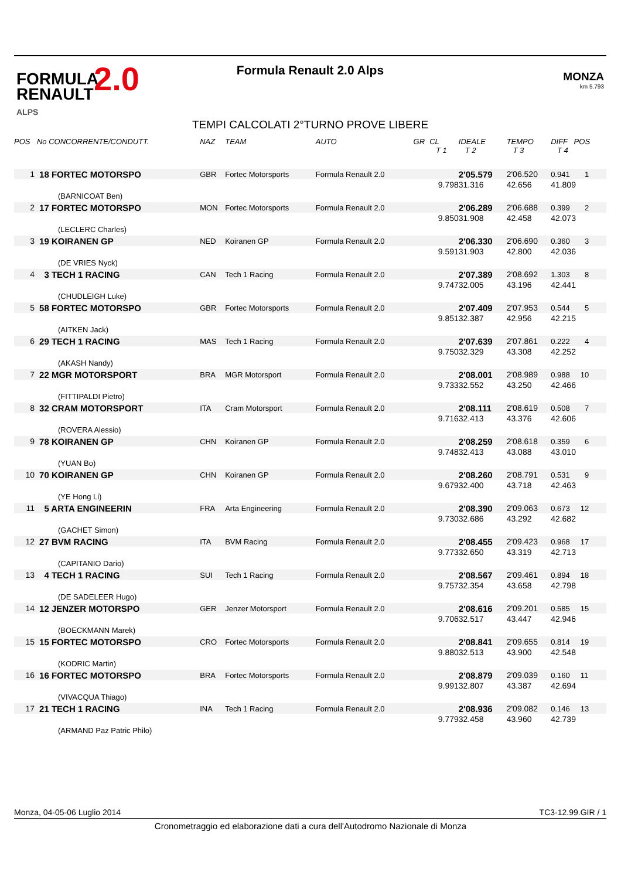FORMULA
RENAULT
ALPS
2.0
Formula Renault 2.0 Alps
TEMPI CALCOLATI 2°TURNO PROVE LIBERE
MONZA
km 5.793
| POS | No CONCORRENTE/CONDUTT. | NAZ | TEAM | AUTO | GR | CL T 1 | IDEALE T 2 | TEMPO T 3 | DIFF POS T 4 |
| --- | --- | --- | --- | --- | --- | --- | --- | --- | --- |
| 1 | 18 FORTEC MOTORSPO | GBR | Fortec Motorsports | Formula Renault 2.0 | | | 2'05.579 | 2'06.520 | 0.941 1 |
| | | | | | | 9.798 | 31.316 | 42.656 | 41.809 |
| | (BARNICOAT Ben) | | | | | | | | |
| 2 | 17 FORTEC MOTORSPO | MON | Fortec Motorsports | Formula Renault 2.0 | | | 2'06.289 | 2'06.688 | 0.399 2 |
| | | | | | | 9.850 | 31.908 | 42.458 | 42.073 |
| | (LECLERC Charles) | | | | | | | | |
| 3 | 19 KOIRANEN GP | NED | Koiranen GP | Formula Renault 2.0 | | | 2'06.330 | 2'06.690 | 0.360 3 |
| | | | | | | 9.591 | 31.903 | 42.800 | 42.036 |
| | (DE VRIES Nyck) | | | | | | | | |
| 4 | 3 TECH 1 RACING | CAN | Tech 1 Racing | Formula Renault 2.0 | | | 2'07.389 | 2'08.692 | 1.303 8 |
| | | | | | | 9.747 | 32.005 | 43.196 | 42.441 |
| | (CHUDLEIGH Luke) | | | | | | | | |
| 5 | 58 FORTEC MOTORSPO | GBR | Fortec Motorsports | Formula Renault 2.0 | | | 2'07.409 | 2'07.953 | 0.544 5 |
| | | | | | | 9.851 | 32.387 | 42.956 | 42.215 |
| | (AITKEN Jack) | | | | | | | | |
| 6 | 29 TECH 1 RACING | MAS | Tech 1 Racing | Formula Renault 2.0 | | | 2'07.639 | 2'07.861 | 0.222 4 |
| | | | | | | 9.750 | 32.329 | 43.308 | 42.252 |
| | (AKASH Nandy) | | | | | | | | |
| 7 | 22 MGR MOTORSPORT | BRA | MGR Motorsport | Formula Renault 2.0 | | | 2'08.001 | 2'08.989 | 0.988 10 |
| | | | | | | 9.733 | 32.552 | 43.250 | 42.466 |
| | (FITTIPALDI Pietro) | | | | | | | | |
| 8 | 32 CRAM MOTORSPORT | ITA | Cram Motorsport | Formula Renault 2.0 | | | 2'08.111 | 2'08.619 | 0.508 7 |
| | | | | | | 9.716 | 32.413 | 43.376 | 42.606 |
| | (ROVERA Alessio) | | | | | | | | |
| 9 | 78 KOIRANEN GP | CHN | Koiranen GP | Formula Renault 2.0 | | | 2'08.259 | 2'08.618 | 0.359 6 |
| | | | | | | 9.748 | 32.413 | 43.088 | 43.010 |
| | (YUAN Bo) | | | | | | | | |
| 10 | 70 KOIRANEN GP | CHN | Koiranen GP | Formula Renault 2.0 | | | 2'08.260 | 2'08.791 | 0.531 9 |
| | | | | | | 9.679 | 32.400 | 43.718 | 42.463 |
| | (YE Hong Li) | | | | | | | | |
| 11 | 5 ARTA ENGINEERIN | FRA | Arta Engineering | Formula Renault 2.0 | | | 2'08.390 | 2'09.063 | 0.673 12 |
| | | | | | | 9.730 | 32.686 | 43.292 | 42.682 |
| | (GACHET Simon) | | | | | | | | |
| 12 | 27 BVM RACING | ITA | BVM Racing | Formula Renault 2.0 | | | 2'08.455 | 2'09.423 | 0.968 17 |
| | | | | | | 9.773 | 32.650 | 43.319 | 42.713 |
| | (CAPITANIO Dario) | | | | | | | | |
| 13 | 4 TECH 1 RACING | SUI | Tech 1 Racing | Formula Renault 2.0 | | | 2'08.567 | 2'09.461 | 0.894 18 |
| | | | | | | 9.757 | 32.354 | 43.658 | 42.798 |
| | (DE SADELEER Hugo) | | | | | | | | |
| 14 | 12 JENZER MOTORSPO | GER | Jenzer Motorsport | Formula Renault 2.0 | | | 2'08.616 | 2'09.201 | 0.585 15 |
| | | | | | | 9.706 | 32.517 | 43.447 | 42.946 |
| | (BOECKMANN Marek) | | | | | | | | |
| 15 | 15 FORTEC MOTORSPO | CRO | Fortec Motorsports | Formula Renault 2.0 | | | 2'08.841 | 2'09.655 | 0.814 19 |
| | | | | | | 9.880 | 32.513 | 43.900 | 42.548 |
| | (KODRIC Martin) | | | | | | | | |
| 16 | 16 FORTEC MOTORSPO | BRA | Fortec Motorsports | Formula Renault 2.0 | | | 2'08.879 | 2'09.039 | 0.160 11 |
| | | | | | | 9.991 | 32.807 | 43.387 | 42.694 |
| | (VIVACQUA Thiago) | | | | | | | | |
| 17 | 21 TECH 1 RACING | INA | Tech 1 Racing | Formula Renault 2.0 | | | 2'08.936 | 2'09.082 | 0.146 13 |
| | | | | | | 9.779 | 32.458 | 43.960 | 42.739 |
| | (ARMAND Paz Patric Philo) | | | | | | | | |
Monza, 04-05-06 Luglio 2014 TC3-12.99.GIR / 1
Cronometraggio ed elaborazione dati a cura dell'Autodromo Nazionale di Monza